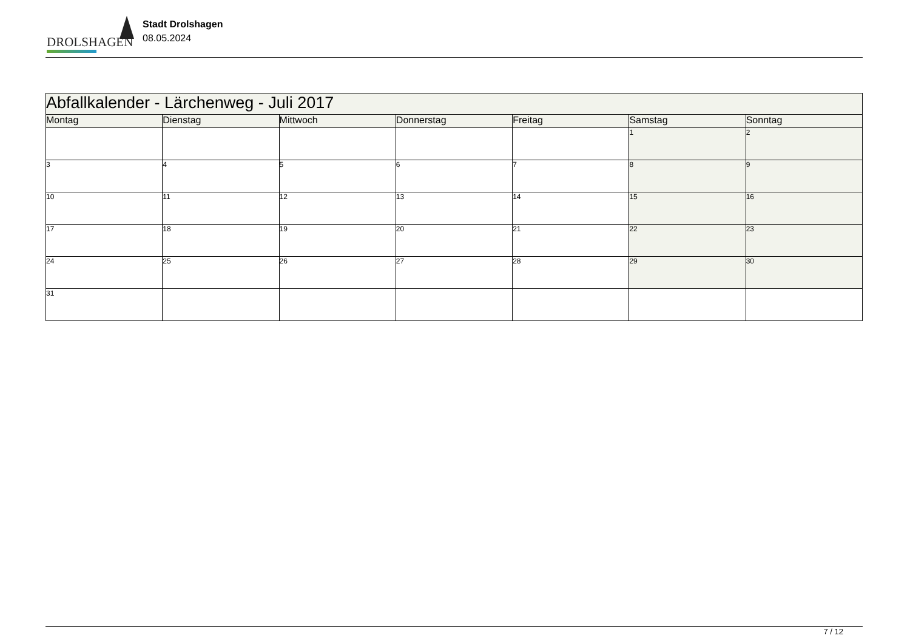DROLSHAGEN
Stadt Drolshagen
08.05.2024
| Abfallkalender - Lärchenweg - Juli 2017 | | | | | | |
| Montag | Dienstag | Mittwoch | Donnerstag | Freitag | Samstag | Sonntag |
| | | | | | 1 | 2 |
| 3 | 4 | 5 | 6 | 7 | 8 | 9 |
| 10 | 11 | 12 | 13 | 14 | 15 | 16 |
| 17 | 18 | 19 | 20 | 21 | 22 | 23 |
| 24 | 25 | 26 | 27 | 28 | 29 | 30 |
| 31 | | | | | | |
7 / 12